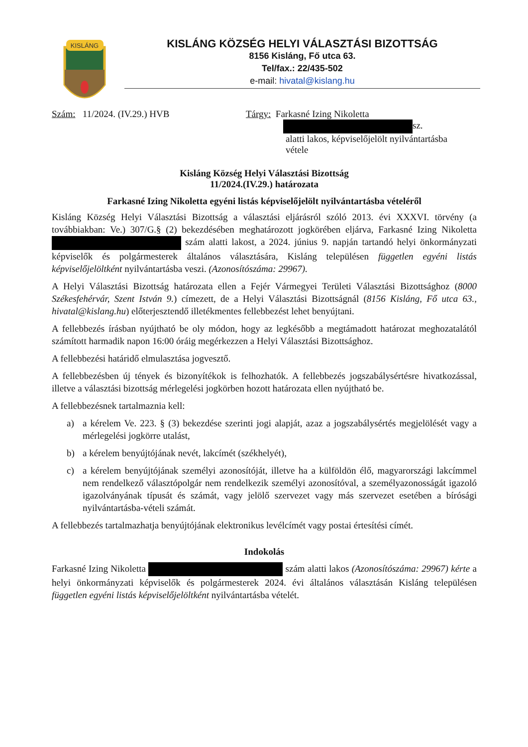KISLÁNG
KISLÁNG KÖZSÉG HELYI VÁLASZTÁSI BIZOTTSÁG
8156 Kisláng, Fő utca 63.
Tel/fax.: 22/435-502
e-mail: hivatal@kislang.hu
Szám: 11/2024. (IV.29.) HVB Tárgy: Farkasné Izing Nikoletta
sz.
alatti lakos, képviselőjelölt nyilvántartásba
vétele
Kisláng Község Helyi Választási Bizottság
11/2024.(IV.29.) határozata
Farkasné Izing Nikoletta egyéni listás képviselőjelölt nyilvántartásba vételéről
Kisláng Község Helyi Választási Bizottság a választási eljárásról szóló 2013. évi XXXVI. törvény (a továbbiakban: Ve.) 307/G.§ (2) bekezdésében meghatározott jogkörében eljárva, Farkasné Izing Nikoletta szám alatti lakost, a 2024. június 9. napján tartandó helyi önkormányzati képviselők és polgármesterek általános választására, Kisláng településen független egyéni listás képviselőjelöltként nyilvántartásba veszi. (Azonosítószáma: 29967).
A Helyi Választási Bizottság határozata ellen a Fejér Vármegyei Területi Választási Bizottsághoz (8000 Székesfehérvár, Szent István 9.) címezett, de a Helyi Választási Bizottságnál (8156 Kisláng, Fő utca 63., hivatal@kislang.hu) előterjesztendő illetékmentes fellebbezést lehet benyújtani.
A fellebbezés írásban nyújtható be oly módon, hogy az legkésőbb a megtámadott határozat meghozatalától számított harmadik napon 16:00 óráig megérkezzen a Helyi Választási Bizottsághoz.
A fellebbezési határidő elmulasztása jogvesztő.
A fellebbezésben új tények és bizonyítékok is felhozhatók. A fellebbezés jogszabálysértésre hivatkozással, illetve a választási bizottság mérlegelési jogkörben hozott határozata ellen nyújtható be.
A fellebbezésnek tartalmaznia kell:
a) a kérelem Ve. 223. § (3) bekezdése szerinti jogi alapját, azaz a jogszabálysértés megjelölését vagy a mérlegelési jogkörre utalást,
b) a kérelem benyújtójának nevét, lakcímét (székhelyét),
c) a kérelem benyújtójának személyi azonosítóját, illetve ha a külföldön élő, magyarországi lakcímmel nem rendelkező választópolgár nem rendelkezik személyi azonosítóval, a személyazonosságát igazoló igazolványának típusát és számát, vagy jelölő szervezet vagy más szervezet esetében a bírósági nyilvántartásba-vételi számát.
A fellebbezés tartalmazhatja benyújtójának elektronikus levélcímét vagy postai értesítési címét.
Indokolás
Farkasné Izing Nikoletta szám alatti lakos (Azonosítószáma: 29967) kérte a helyi önkormányzati képviselők és polgármesterek 2024. évi általános választásán Kisláng településen független egyéni listás képviselőjelöltként nyilvántartásba vételét.